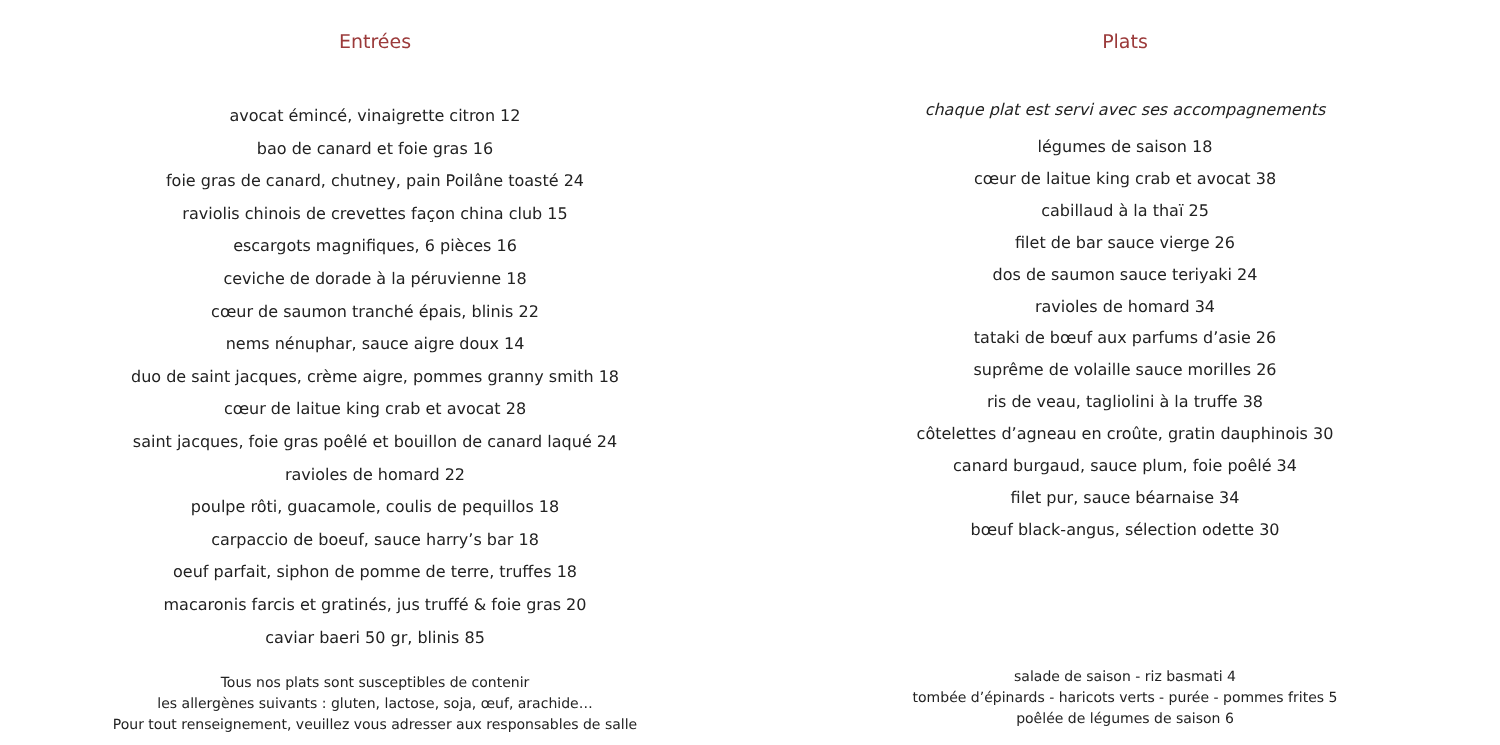Entrées
avocat émincé, vinaigrette citron 12
bao de canard et foie gras 16
foie gras de canard, chutney, pain Poilâne toasté 24
raviolis chinois de crevettes façon china club 15
escargots magnifiques, 6 pièces 16
ceviche de dorade à la péruvienne 18
cœur de saumon tranché épais, blinis 22
nems nénuphar, sauce aigre doux 14
duo de saint jacques, crème aigre, pommes granny smith 18
cœur de laitue king crab et avocat 28
saint jacques, foie gras poêlé et bouillon de canard laqué 24
ravioles de homard 22
poulpe rôti, guacamole, coulis de pequillos 18
carpaccio de boeuf, sauce harry’s bar 18
oeuf parfait, siphon de pomme de terre, truffes 18
macaronis farcis et gratinés, jus truffé & foie gras 20
caviar baeri 50 gr, blinis 85
Tous nos plats sont susceptibles de contenir
les allergènes suivants : gluten, lactose, soja, œuf, arachide…
Pour tout renseignement, veuillez vous adresser aux responsables de salle
Plats
chaque plat est servi avec ses accompagnements
légumes de saison 18
cœur de laitue king crab et avocat 38
cabillaud à la thaï 25
filet de bar sauce vierge 26
dos de saumon sauce teriyaki 24
ravioles de homard 34
tataki de bœuf aux parfums d’asie 26
suprême de volaille sauce morilles 26
ris de veau, tagliolini à la truffe 38
côtelettes d’agneau en croûte, gratin dauphinois 30
canard burgaud, sauce plum, foie poêlé 34
filet pur, sauce béarnaise 34
bœuf black-angus, sélection odette 30
salade de saison - riz basmati 4
tombée d’épinards - haricots verts - purée - pommes frites 5
poêlée de légumes de saison 6